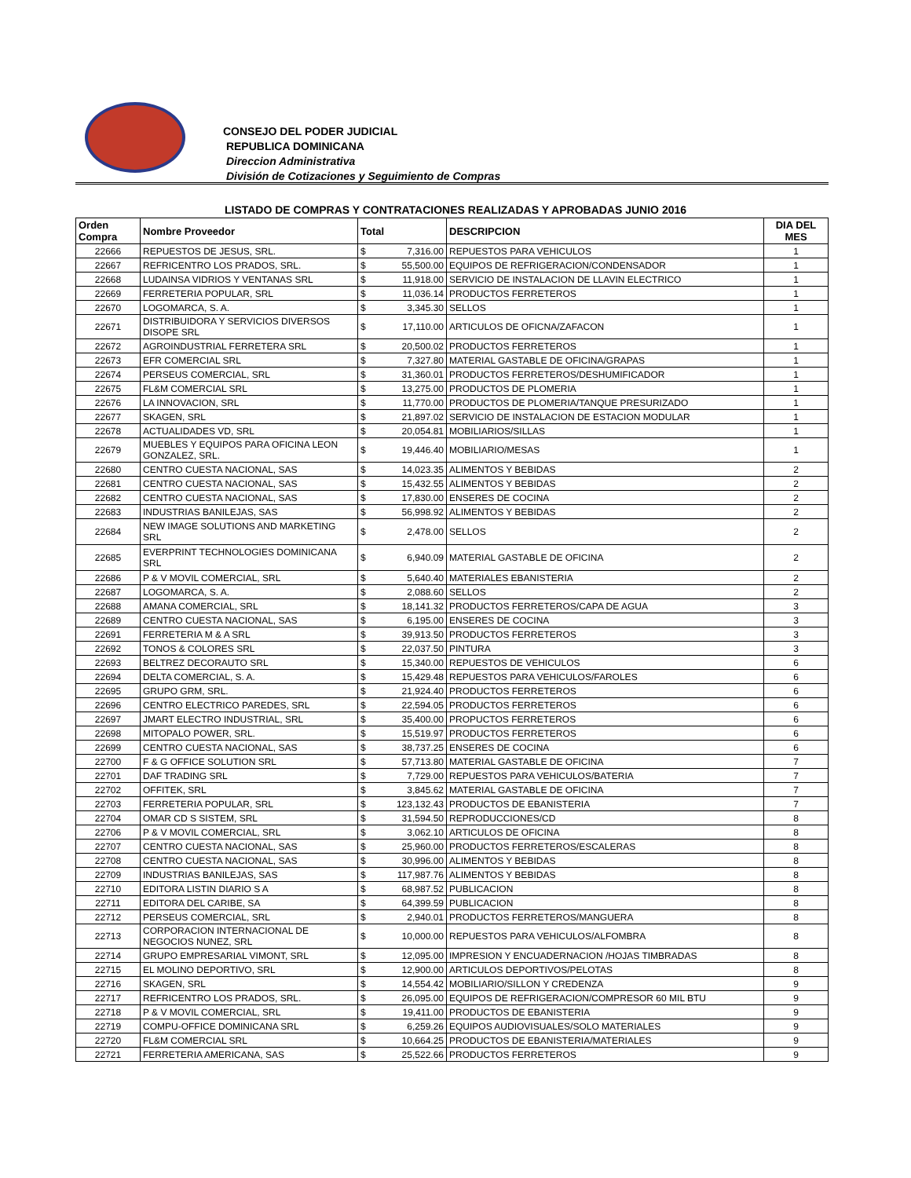CONSEJO DEL PODER JUDICIAL
REPUBLICA DOMINICANA
Direccion Administrativa
División de Cotizaciones y Seguimiento de Compras
LISTADO DE COMPRAS Y CONTRATACIONES REALIZADAS Y APROBADAS JUNIO 2016
| Orden Compra | Nombre Proveedor | Total | | DESCRIPCION | DIA DEL MES |
| --- | --- | --- | --- | --- | --- |
| 22666 | REPUESTOS DE JESUS, SRL. | $ | 7,316.00 | REPUESTOS PARA VEHICULOS | 1 |
| 22667 | REFRICENTRO LOS PRADOS, SRL. | $ | 55,500.00 | EQUIPOS DE REFRIGERACION/CONDENSADOR | 1 |
| 22668 | LUDAINSA VIDRIOS Y VENTANAS SRL | $ | 11,918.00 | SERVICIO DE INSTALACION DE LLAVIN ELECTRICO | 1 |
| 22669 | FERRETERIA POPULAR, SRL | $ | 11,036.14 | PRODUCTOS FERRETEROS | 1 |
| 22670 | LOGOMARCA, S. A. | $ | 3,345.30 | SELLOS | 1 |
| 22671 | DISTRIBUIDORA Y SERVICIOS DIVERSOS DISOPE SRL | $ | 17,110.00 | ARTICULOS DE OFICNA/ZAFACON | 1 |
| 22672 | AGROINDUSTRIAL FERRETERA SRL | $ | 20,500.02 | PRODUCTOS FERRETEROS | 1 |
| 22673 | EFR COMERCIAL SRL | $ | 7,327.80 | MATERIAL GASTABLE DE OFICINA/GRAPAS | 1 |
| 22674 | PERSEUS COMERCIAL, SRL | $ | 31,360.01 | PRODUCTOS FERRETEROS/DESHUMIFICADOR | 1 |
| 22675 | FL&M COMERCIAL SRL | $ | 13,275.00 | PRODUCTOS DE PLOMERIA | 1 |
| 22676 | LA INNOVACION, SRL | $ | 11,770.00 | PRODUCTOS DE PLOMERIA/TANQUE PRESURIZADO | 1 |
| 22677 | SKAGEN, SRL | $ | 21,897.02 | SERVICIO DE INSTALACION DE ESTACION MODULAR | 1 |
| 22678 | ACTUALIDADES VD, SRL | $ | 20,054.81 | MOBILIARIOS/SILLAS | 1 |
| 22679 | MUEBLES Y EQUIPOS PARA OFICINA LEON GONZALEZ, SRL. | $ | 19,446.40 | MOBILIARIO/MESAS | 1 |
| 22680 | CENTRO CUESTA NACIONAL, SAS | $ | 14,023.35 | ALIMENTOS Y BEBIDAS | 2 |
| 22681 | CENTRO CUESTA NACIONAL, SAS | $ | 15,432.55 | ALIMENTOS Y BEBIDAS | 2 |
| 22682 | CENTRO CUESTA NACIONAL, SAS | $ | 17,830.00 | ENSERES DE COCINA | 2 |
| 22683 | INDUSTRIAS BANILEJAS, SAS | $ | 56,998.92 | ALIMENTOS Y BEBIDAS | 2 |
| 22684 | NEW IMAGE SOLUTIONS AND MARKETING SRL | $ | 2,478.00 | SELLOS | 2 |
| 22685 | EVERPRINT TECHNOLOGIES DOMINICANA SRL | $ | 6,940.09 | MATERIAL GASTABLE DE OFICINA | 2 |
| 22686 | P & V MOVIL COMERCIAL, SRL | $ | 5,640.40 | MATERIALES EBANISTERIA | 2 |
| 22687 | LOGOMARCA, S. A. | $ | 2,088.60 | SELLOS | 2 |
| 22688 | AMANA COMERCIAL, SRL | $ | 18,141.32 | PRODUCTOS FERRETEROS/CAPA DE AGUA | 3 |
| 22689 | CENTRO CUESTA NACIONAL, SAS | $ | 6,195.00 | ENSERES DE COCINA | 3 |
| 22691 | FERRETERIA M & A SRL | $ | 39,913.50 | PRODUCTOS FERRETEROS | 3 |
| 22692 | TONOS & COLORES SRL | $ | 22,037.50 | PINTURA | 3 |
| 22693 | BELTREZ DECORAUTO SRL | $ | 15,340.00 | REPUESTOS DE VEHICULOS | 6 |
| 22694 | DELTA COMERCIAL, S. A. | $ | 15,429.48 | REPUESTOS PARA VEHICULOS/FAROLES | 6 |
| 22695 | GRUPO GRM, SRL. | $ | 21,924.40 | PRODUCTOS FERRETEROS | 6 |
| 22696 | CENTRO ELECTRICO PAREDES, SRL | $ | 22,594.05 | PRODUCTOS FERRETEROS | 6 |
| 22697 | JMART ELECTRO INDUSTRIAL, SRL | $ | 35,400.00 | PROPUCTOS FERRETEROS | 6 |
| 22698 | MITOPALO POWER, SRL. | $ | 15,519.97 | PRODUCTOS FERRETEROS | 6 |
| 22699 | CENTRO CUESTA NACIONAL, SAS | $ | 38,737.25 | ENSERES DE COCINA | 6 |
| 22700 | F & G OFFICE SOLUTION SRL | $ | 57,713.80 | MATERIAL GASTABLE DE OFICINA | 7 |
| 22701 | DAF TRADING SRL | $ | 7,729.00 | REPUESTOS PARA VEHICULOS/BATERIA | 7 |
| 22702 | OFFITEK, SRL | $ | 3,845.62 | MATERIAL GASTABLE DE OFICINA | 7 |
| 22703 | FERRETERIA POPULAR, SRL | $ | 123,132.43 | PRODUCTOS DE EBANISTERIA | 7 |
| 22704 | OMAR CD S SISTEM, SRL | $ | 31,594.50 | REPRODUCCIONES/CD | 8 |
| 22706 | P & V MOVIL COMERCIAL, SRL | $ | 3,062.10 | ARTICULOS DE OFICINA | 8 |
| 22707 | CENTRO CUESTA NACIONAL, SAS | $ | 25,960.00 | PRODUCTOS FERRETEROS/ESCALERAS | 8 |
| 22708 | CENTRO CUESTA NACIONAL, SAS | $ | 30,996.00 | ALIMENTOS Y BEBIDAS | 8 |
| 22709 | INDUSTRIAS BANILEJAS, SAS | $ | 117,987.76 | ALIMENTOS Y BEBIDAS | 8 |
| 22710 | EDITORA LISTIN DIARIO S A | $ | 68,987.52 | PUBLICACION | 8 |
| 22711 | EDITORA DEL CARIBE, SA | $ | 64,399.59 | PUBLICACION | 8 |
| 22712 | PERSEUS COMERCIAL, SRL | $ | 2,940.01 | PRODUCTOS FERRETEROS/MANGUERA | 8 |
| 22713 | CORPORACION INTERNACIONAL DE NEGOCIOS NUNEZ, SRL | $ | 10,000.00 | REPUESTOS PARA VEHICULOS/ALFOMBRA | 8 |
| 22714 | GRUPO EMPRESARIAL VIMONT, SRL | $ | 12,095.00 | IMPRESION Y ENCUADERNACION /HOJAS TIMBRADAS | 8 |
| 22715 | EL MOLINO DEPORTIVO, SRL | $ | 12,900.00 | ARTICULOS DEPORTIVOS/PELOTAS | 8 |
| 22716 | SKAGEN, SRL | $ | 14,554.42 | MOBILIARIO/SILLON Y CREDENZA | 9 |
| 22717 | REFRICENTRO LOS PRADOS, SRL. | $ | 26,095.00 | EQUIPOS DE REFRIGERACION/COMPRESOR 60 MIL BTU | 9 |
| 22718 | P & V MOVIL COMERCIAL, SRL | $ | 19,411.00 | PRODUCTOS DE EBANISTERIA | 9 |
| 22719 | COMPU-OFFICE DOMINICANA SRL | $ | 6,259.26 | EQUIPOS AUDIOVISUALES/SOLO MATERIALES | 9 |
| 22720 | FL&M COMERCIAL SRL | $ | 10,664.25 | PRODUCTOS DE EBANISTERIA/MATERIALES | 9 |
| 22721 | FERRETERIA AMERICANA, SAS | $ | 25,522.66 | PRODUCTOS FERRETEROS | 9 |